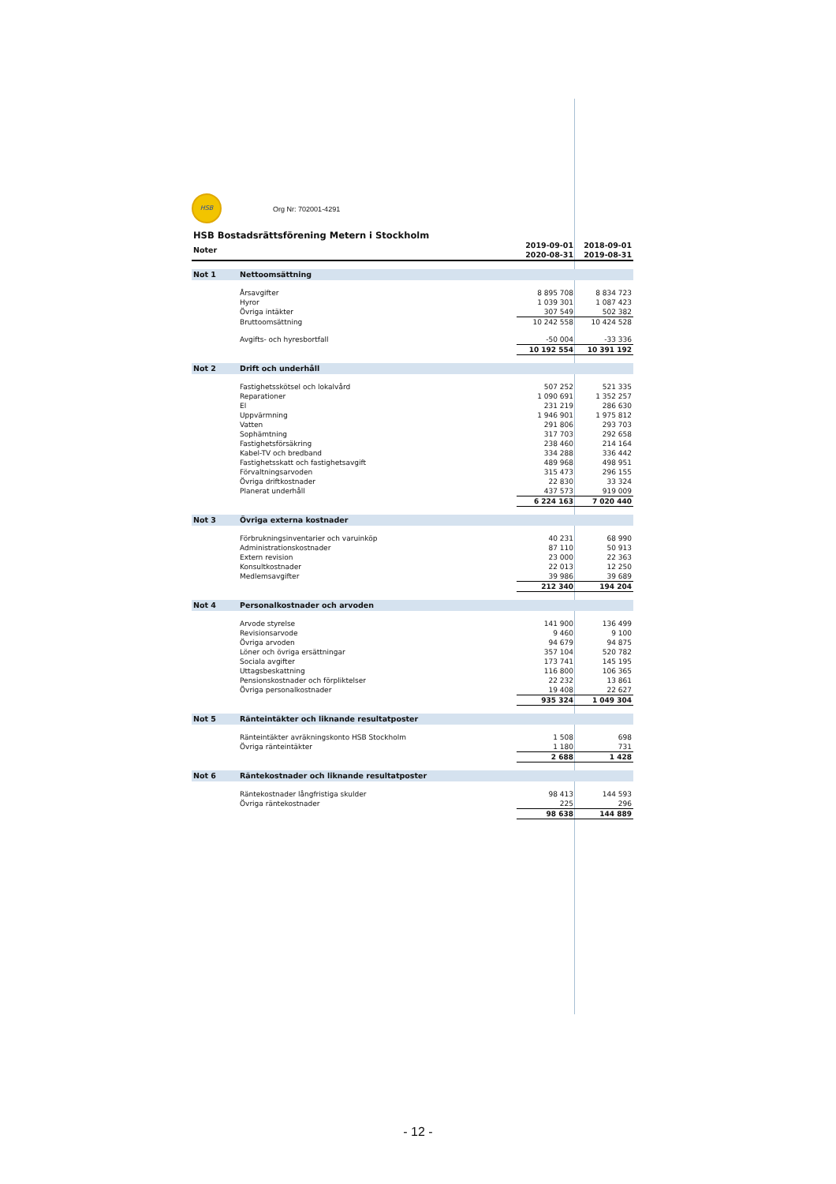HSB Org Nr: 702001-4291
HSB Bostadsrättsförening Metern i Stockholm
| Noter | | 2019-09-01 2020-08-31 | 2018-09-01 2019-08-31 |
| --- | --- | --- | --- |
| Not 1 | Nettoomsättning | | |
| | Årsavgifter | 8 895 708 | 8 834 723 |
| | Hyror | 1 039 301 | 1 087 423 |
| | Övriga intäkter | 307 549 | 502 382 |
| | Bruttoomsättning | 10 242 558 | 10 424 528 |
| | Avgifts- och hyresbortfall | -50 004 | -33 336 |
| | | 10 192 554 | 10 391 192 |
| Not 2 | Drift och underhåll | | |
| | Fastighetsskötsel och lokalvård | 507 252 | 521 335 |
| | Reparationer | 1 090 691 | 1 352 257 |
| | El | 231 219 | 286 630 |
| | Uppvärmning | 1 946 901 | 1 975 812 |
| | Vatten | 291 806 | 293 703 |
| | Sophämtning | 317 703 | 292 658 |
| | Fastighetsförsäkring | 238 460 | 214 164 |
| | Kabel-TV och bredband | 334 288 | 336 442 |
| | Fastighetsskatt och fastighetsavgift | 489 968 | 498 951 |
| | Förvaltningsarvoden | 315 473 | 296 155 |
| | Övriga driftkostnader | 22 830 | 33 324 |
| | Planerat underhåll | 437 573 | 919 009 |
| | | 6 224 163 | 7 020 440 |
| Not 3 | Övriga externa kostnader | | |
| | Förbrukningsinventarier och varuinköp | 40 231 | 68 990 |
| | Administrationskostnader | 87 110 | 50 913 |
| | Extern revision | 23 000 | 22 363 |
| | Konsultkostnader | 22 013 | 12 250 |
| | Medlemsavgifter | 39 986 | 39 689 |
| | | 212 340 | 194 204 |
| Not 4 | Personalkostnader och arvoden | | |
| | Arvode styrelse | 141 900 | 136 499 |
| | Revisionsarvode | 9 460 | 9 100 |
| | Övriga arvoden | 94 679 | 94 875 |
| | Löner och övriga ersättningar | 357 104 | 520 782 |
| | Sociala avgifter | 173 741 | 145 195 |
| | Uttagsbeskattning | 116 800 | 106 365 |
| | Pensionskostnader och förpliktelser | 22 232 | 13 861 |
| | Övriga personalkostnader | 19 408 | 22 627 |
| | | 935 324 | 1 049 304 |
| Not 5 | Ränteintäkter och liknande resultatposter | | |
| | Ränteintäkter avräkningskonto HSB Stockholm | 1 508 | 698 |
| | Övriga ränteintäkter | 1 180 | 731 |
| | | 2 688 | 1 428 |
| Not 6 | Räntekostnader och liknande resultatposter | | |
| | Räntekostnader långfristiga skulder | 98 413 | 144 593 |
| | Övriga räntekostnader | 225 | 296 |
| | | 98 638 | 144 889 |
- 12 -